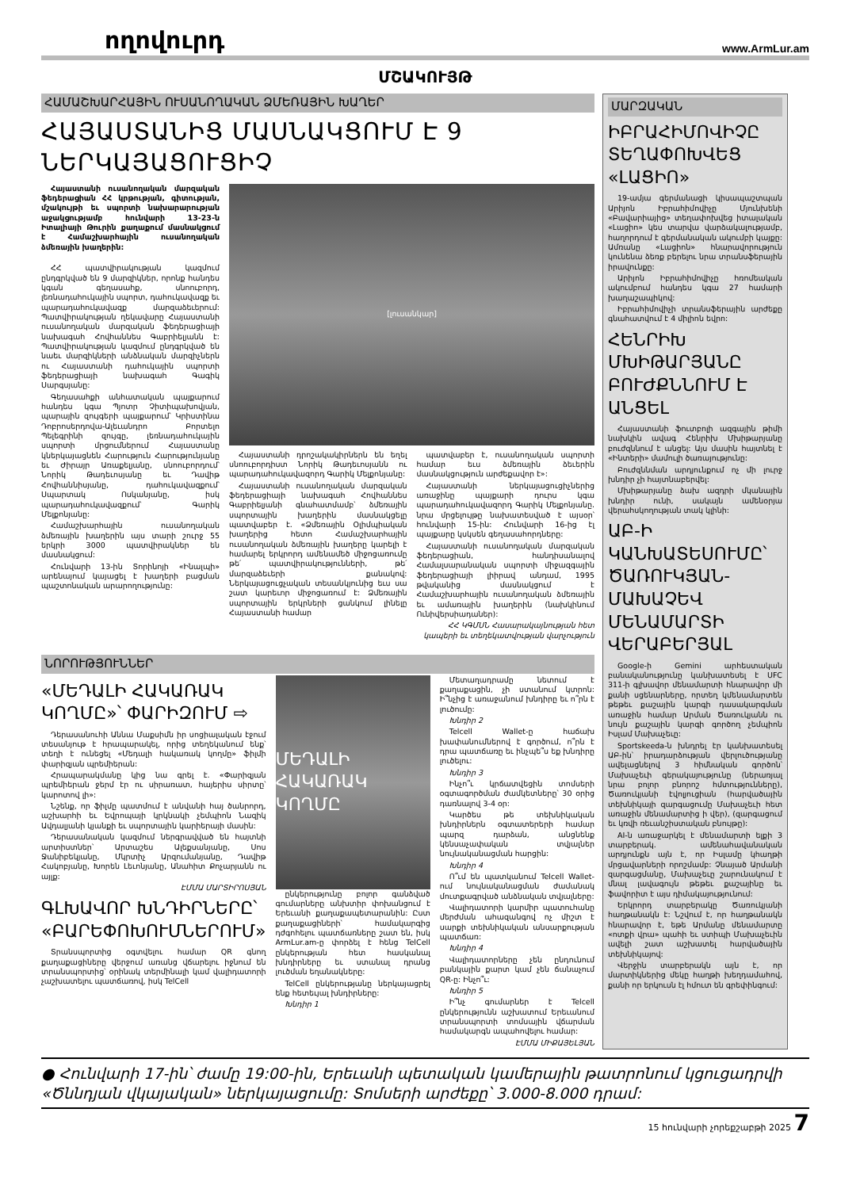ողովուրդ
www.ArmLur.am
ՄՇԱԿՈՒՅԹ
ՀԱՄԱՇԽԱՐՀԱՅԻՆ ՈՒՍԱՆՈՂԱԿԱՆ ՁՄԵՌԱՅԻՆ ԽԱՂԵՐ
ՀԱՅԱՍՏԱՆԻՑ ՄԱՍՆԱԿՑՈՒՄ Է 9 ՆԵՐԿԱՅԱՑՈՒՑԻՉ
Հայաստանի ուսանողական մարզական ֆեդերացիան ՀՀ կրթության, գիտության, մշակույթի եւ սպորտի նախարարության աջակցությամբ հունվարի 13-23-ն Իտալիայի Թուրին քաղաքում մասնակցում է Համաշխարհային ուսանողական ձմեռային խաղերին:
ՀՀ պատվիրակության կազմում ընդգրկված են 9 մարզիկներ, որոնք հանդես կգան գեղասահք, սնոուբորդ, լեռնադահուկային սպորտ, դահուկավազք եւ պարադահուկավազք մարզաձեւերում: Պատվիրակության ղեկավարը Հայաստանի ուսանողական մարզական ֆեդերացիայի նախագահ Հովհաննես Գաբրիելյանն է: Պատվիրակության կազմում ընդգրկված են նաեւ մարզիկների անձնական մարզիչներն ու Հայաստանի դահուկային սպորտի ֆեդերացիայի նախագահ Գագիկ Սարգսյանը:
Գեղասահքի անհատական պայքարում հանդես կգա Պյոտր Չիտիպախովյան, պարային զույգերի պայքարում՝ Կրիստինա Դոբրոսերդովա-Ալեւանդրո Բորտելո Պելեգրինի զույգը, լեռնադահուկային սպորտի մրցումներում Հայաստանը կներկայացնեն Հարություն Հարությունյանը եւ Ժիրայր Առաքելյանը, սնոուբորդում՝ Նորիկ Թադեւոսյանը եւ Դավիթ Հովհաննիսյանը, դահուկավազքում՝ Սպարտակ Ոսկանյանը, իսկ պարադահուկավազքում՝ Գարիկ Մելքոնյանը:
Համաշխարհային ուսանողական ձմեռային խաղերին այս տարի շուրջ 55 երկրի 3000 պատվիրակներ են մասնակցում:
Հունվարի 13-ին Տորինոյի «Ինալպի» արենայում կայացել է խաղերի բացման պաշտոնական արարողությունը:
[լուսանկար]
Հայաստանի դրոշակակիրներն են եղել սնոուբորդիստ Նորիկ Թադեւոսյանն ու պարադահուկավազորդ Գարիկ Մելքոնյանը:
Հայաստանի ուսանողական մարզական ֆեդերացիայի նախագահ Հովհաննես Գաբրիելյանի գնահատմամբ՝ ձմեռային սպորտային խաղերին մասնակցելը պատվաբեր է. «Ձմեռային Օլիմպիական խաղերից հետո Համաշխարհային ուսանողական ձմեռային խաղերը կարելի է համարել երկրորդ ամենամեծ միջոցառումը թե՛ պատվիրակությունների, թե՛ մարզաձեւերի քանակով: Ներկայացուցչական տեսանկյունից եւս սա շատ կարեւոր միջոցառում է: Ձմեռային սպորտային երկրների ցանկում լինելը Հայաստանի համար
պատվաբեր է, ուսանողական սպորտի համար եւս ձմեռային ձեւերին մասնակցություն արժեքավոր է»:
Հայաստանի ներկայացուցիչներից առաջինը պայքարի դուրս կգա պարադահուկավազորդ Գարիկ Մելքոնյանը. նրա մրցելույթը նախատեսված է այսօր՝ հունվարի 15-ին: Հունվարի 16-ից էլ պայքարը կսկսեն գեղասահորդները:
Հայաստանի ուսանողական մարզական ֆեդերացիան, հանդիսանալով Համալսարանական սպորտի միջազգային ֆեդերացիայի լիիրավ անդամ, 1995 թվականից մասնակցում է Համաշխարհային ուսանողական ձմեռային եւ ամառային խաղերին (նախկինում Ունիվերսիադաներ):
ՀՀ ԿԳՄՍՆ Հասարակայնության հետ կապերի եւ տեղեկատվության վարչություն
ՆՈՐՈՒԹՅՈՒՆՆԵՐ
«ՄԵԴԱԼԻ ՀԱԿԱՌԱԿ ԿՈՂՄԸ»՝ ՓԱՐԻԶՈՒՄ ⇨
Դերասանուհի Աննա Մաքսիմն իր սոցիալական էջում տեսանյութ է հրապարակել, որից տեղեկանում ենք՝ տեղի է ունեցել «Մեդալի հակառակ կողմը» ֆիլմի փարիզյան պրեմիերան:
Հրապարակմանը կից նա գրել է. «Փարիզյան պրեմիերան ջերմ էր ու սիրառատ, հայերիս սիրտը՝ կարոտով լի»:
Նշենք, որ ֆիլմը պատմում է անվանի հայ ծանրորդ, աշխարհի եւ Եվրոպայի կրկնակի չեմպիոն Նազիկ Ավդալյանի կյանքի եւ սպորտային կարիերայի մասին:
Դերասանական կազմում ներգրավված են հայտնի արտիստներ՝ Արտաշես Ալեքսանյանը, Սոս Ջանիբեկյանը, Մկրտիչ Արզումանյանը, Դավիթ Հակոբյանը, Խորեն Լեւոնյանը, Անահիտ Քոչարյանն ու այլք:
ԷՄՄԱ ՄԱՐՏԻՐՈՍՅԱՆ
ԳԼԽԱՎՈՐ ԽՆԴԻՐՆԵՐԸ՝ «ԲԱՐԵՓՈԽՈՒՄՆԵՐՈՒՄ»
Տրանսպորտից օգտվելու համար QR գնող քաղաքացիները վերջում առանց վճարելու իջնում են տրանսպորտից՝ օրինակ տերմինալի կամ վալիդատորի չաշխատելու պատճառով, իսկ TelCell
ՄԵԴԱԼԻ ՀԱԿԱՌԱԿ ԿՈՂՄԸ
ընկերությունը բոլոր գանձված գումարները անխտիր փոխանցում է Երեւանի քաղաքապետարանին: Ըստ քաղաքացիների՝ համակարգից դժգոհելու պատճառները շատ են, իսկ ArmLur.am-ը փորձել է հենց TelCell ընկերության հետ հասկանալ խնդիրները եւ ստանալ դրանց լուծման եղանակները:
TelCell ընկերությանը ներկայացրել ենք հետեւյալ խնդիրները:
Խնդիր 1
Մետաղադրամը նետում է քաղաքացին, չի ստանում կտրոն: Ի՞նչից է առաջանում խնդիրը եւ ո՞րն է լուծումը:
Խնդիր 2
Telcell Wallet-ը հաճախ խափանումներով է գործում, ո՞րն է դրա պատճառը եւ ինչպե՞ս եք խնդիրը լուծելու:
Խնդիր 3
Ինչո՞ւ կրճատվեցին տոմսերի օգտագործման ժամկետները՝ 30 օրից դառնալով 3-4 օր:
Կարծես թե տեխնիկական խնդիրներն օգտատերերի համար պարզ դարձան, անցնենք կենսաչափական տվյալներ նույնականացման հարցին:
Խնդիր 4
Ո՞ւմ են պատկանում Telcell Wallet-ում նույնականացման ժամանակ մուտքագրված անձնական տվյալները:
Վալիդատորի կարմիր պատուհանը մերժման ահազանգով ոչ միշտ է սարքի տեխնիկական անսարքության պատճառ:
Խնդիր 4
Վալիդատորները չեն ընդունում բանկային քարտ կամ չեն ճանաչում QR-ը: Ինչո՞ւ:
Խնդիր 5
Ի՞նչ գումարներ է Telcell ընկերությունն աշխատում Երեւանում տրանսպորտի տոմսային վճարման համակարգն ապահովելու համար:
ԷՄՄԱ ՄԻՔԱՅԵԼՅԱՆ
ՄԱՐԶԱԿԱՆ
ԻԲՐԱՀԻՄՈՎԻՉԸ ՏԵՂԱՓՈԽՎԵՑ «ԼԱՑԻՈ»
19-ամյա գերմանացի կիսապաշտպան Արիյոն Իբրահիմովիչը Մյունխենի «Բավարիայից» տեղափոխվեց իտալական «Լացիո» կես տարվա վարձակալությամբ, հաղորդում է գերմանական ակումբի կայքը: Ամռանը «Լացիոն» հնարավորություն կունենա ձեռք բերելու նրա տրանսֆերային իրավունքը:
Արիյոն Իբրահիմովիչը հռոմեական ակումբում հանդես կգա 27 համարի խաղաշապիկով:
Իբրահիմովիչի տրանսֆերային արժեքը գնահատվում է 4 միլիոն եվրո:
ՀԵՆՐԻԽ ՄԽԻԹԱՐՅԱՆԸ ԲՈՒԺՔՆՆՈՒՄ Է ԱՆՑԵԼ
Հայաստանի ֆուտբոլի ազգային թիմի նախկին ավագ Հենրիխ Մխիթարյանը բուժզննում է անցել: Այս մասին հայտնել է «Ինտերի» մամուլի ծառայությունը:
Բուժզննման արդյունքում ոչ մի լուրջ խնդիր չի հայտնաբերվել:
Մխիթարյանը ձախ ազդրի մկանային խնդիր ունի, սակայն ամենօրյա վերահսկողության տակ կլինի:
ԱԲ-Ի ԿԱՆԽԱՏԵՍՈՒՄԸ՝ ԾԱՌՈՒԿՅԱՆ-ՄԱԽԱՉԵՎ ՄԵՆԱՄԱՐՏԻ ՎԵՐԱԲԵՐՅԱԼ
Google-ի Gemini արհեստական բանականությունը կանխատեսել է UFC 311-ի գլխավոր մենամարտի հնարավոր մի քանի սցենարները, որտեղ կմենամարտեն թեթեւ քաշային կարգի դասակարգման առաջին համար Արման Ծառուկյանն ու նույն քաշային կարգի գործող չեմպիոն Իսլամ Մախաչեւը:
Sportskeeda-ն խնդրել էր կանխատեսել ԱԲ-ին՝ իրադարձության վերլուծությանը ավելացնելով 3 հիմնական գործոն՝ Մախաչեւի գերակայությունը (ներառյալ նրա բոլոր բնորոշ հմտությունները), Ծառուկյանի էվոլյուցիան (հարվածային տեխնիկայի զարգացումը Մախաչեւի հետ առաջին մենամարտից ի վեր), (զարգացում եւ կռվի ռեւանշիստական բնույթը):
AI-ն առաջարկել է մենամարտի ելքի 3 տարբերակ. ամենահավանական արդյունքն այն է, որ Իսլամը կհաղթի մրցավարների որոշմամբ: Չնայած Արմանի զարգացմանը, Մախաչեւը շարունակում է մնալ լավագույն թեթեւ քաշայինը եւ ֆավորիտ է այս դիմակայությունում:
Երկրորդ տարբերակը Ծառուկյանի հաղթանակն է: Նշվում է, որ հաղթանակն հնարավոր է, եթե Արմանը մենամարտը «ոտքի վրա» պահի եւ ստիպի Մախաչեւին ավելի շատ աշխատել հարվածային տեխնիկայով:
Վերջին տարբերակն այն է, որ մարտիկներից մեկը հաղթի խեղդամահով, քանի որ երկուսն էլ հմուտ են գրեփինգում:
● Հունվարի 17-ին՝ ժամը 19:00-ին, Երեւանի պետական կամերային թատրոնում կցուցադրվի «Ծննդյան վկայական» ներկայացումը: Տոմսերի արժեքը՝ 3.000-8.000 դրամ:
15 հունվարի չորեքշաբթի 2025 7